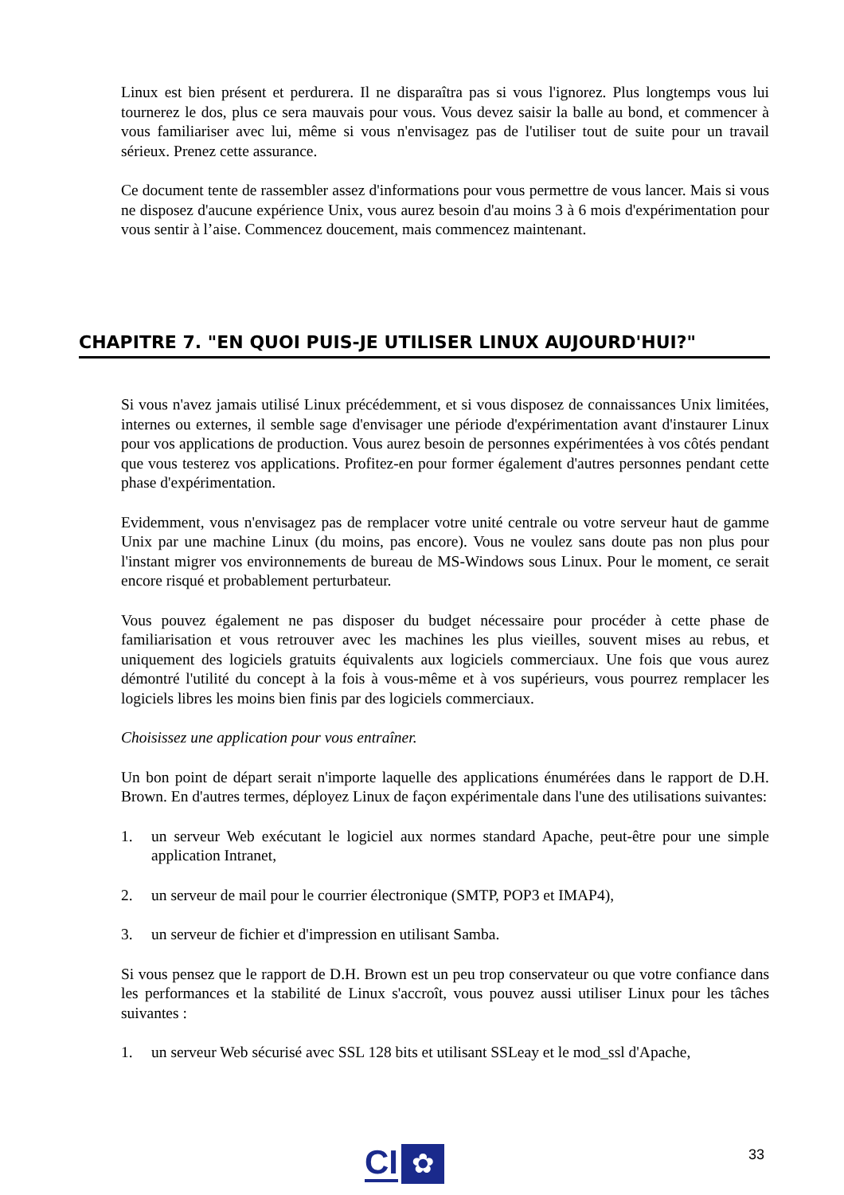Linux est bien présent et perdurera. Il ne disparaîtra pas si vous l'ignorez. Plus longtemps vous lui tournerez le dos, plus ce sera mauvais pour vous. Vous devez saisir la balle au bond, et commencer à vous familiariser avec lui, même si vous n'envisagez pas de l'utiliser tout de suite pour un travail sérieux. Prenez cette assurance.
Ce document tente de rassembler assez d'informations pour vous permettre de vous lancer. Mais si vous ne disposez d'aucune expérience Unix, vous aurez besoin d'au moins 3 à 6 mois d'expérimentation pour vous sentir à l’aise. Commencez doucement, mais commencez maintenant.
CHAPITRE 7. "EN QUOI PUIS-JE UTILISER LINUX AUJOURD'HUI?"
Si vous n'avez jamais utilisé Linux précédemment, et si vous disposez de connaissances Unix limitées, internes ou externes, il semble sage d'envisager une période d'expérimentation avant d'instaurer Linux pour vos applications de production. Vous aurez besoin de personnes expérimentées à vos côtés pendant que vous testerez vos applications. Profitez-en pour former également d'autres personnes pendant cette phase d'expérimentation.
Evidemment, vous n'envisagez pas de remplacer votre unité centrale ou votre serveur haut de gamme Unix par une machine Linux (du moins, pas encore). Vous ne voulez sans doute pas non plus pour l'instant migrer vos environnements de bureau de MS-Windows sous Linux. Pour le moment, ce serait encore risqué et probablement perturbateur.
Vous pouvez également ne pas disposer du budget nécessaire pour procéder à cette phase de familiarisation et vous retrouver avec les machines les plus vieilles, souvent mises au rebus, et uniquement des logiciels gratuits équivalents aux logiciels commerciaux. Une fois que vous aurez démontré l'utilité du concept à la fois à vous-même et à vos supérieurs, vous pourrez remplacer les logiciels libres les moins bien finis par des logiciels commerciaux.
Choisissez une application pour vous entraîner.
Un bon point de départ serait n'importe laquelle des applications énumérées dans le rapport de D.H. Brown. En d'autres termes, déployez Linux de façon expérimentale dans l'une des utilisations suivantes:
1. un serveur Web exécutant le logiciel aux normes standard Apache, peut-être pour une simple application Intranet,
2. un serveur de mail pour le courrier électronique (SMTP, POP3 et IMAP4),
3. un serveur de fichier et d'impression en utilisant Samba.
Si vous pensez que le rapport de D.H. Brown est un peu trop conservateur ou que votre confiance dans les performances et la stabilité de Linux s'accroît, vous pouvez aussi utiliser Linux pour les tâches suivantes :
1. un serveur Web sécurisé avec SSL 128 bits et utilisant SSLeay et le mod_ssl d'Apache,
33
CI ✿